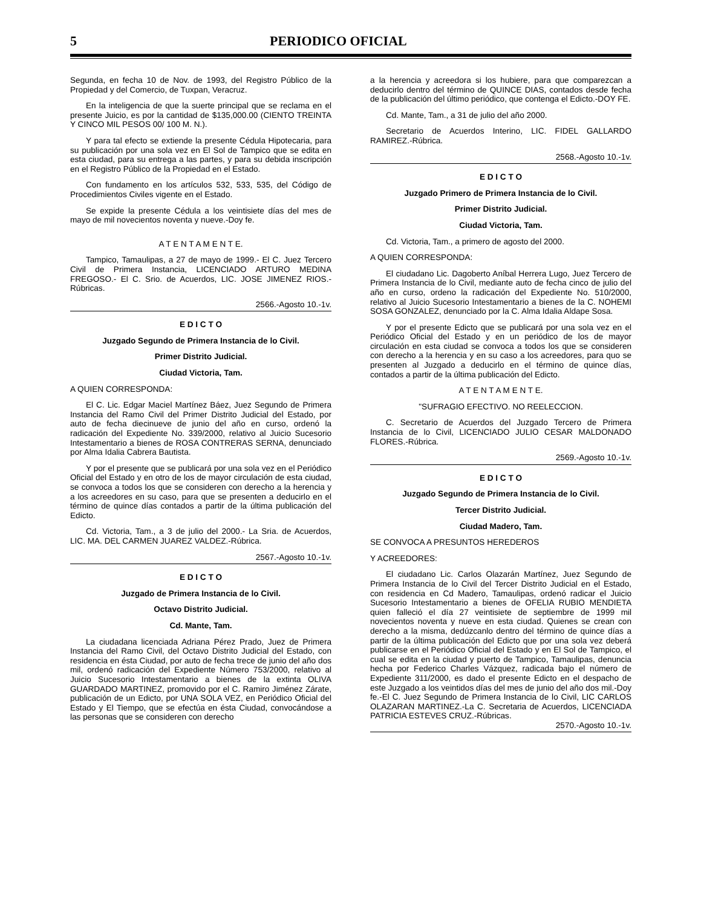5 PERIODICO OFICIAL
Segunda, en fecha 10 de Nov. de 1993, del Registro Público de la Propiedad y del Comercio, de Tuxpan, Veracruz.
En la inteligencia de que la suerte principal que se reclama en el presente Juicio, es por la cantidad de $135,000.00 (CIENTO TREINTA Y CINCO MIL PESOS 00/ 100 M. N.).
Y para tal efecto se extiende la presente Cédula Hipotecaria, para su publicación por una sola vez en El Sol de Tampico que se edita en esta ciudad, para su entrega a las partes, y para su debida inscripción en el Registro Público de la Propiedad en el Estado.
Con fundamento en los artículos 532, 533, 535, del Código de Procedimientos Civiles vigente en el Estado.
Se expide la presente Cédula a los veintisiete días del mes de mayo de mil novecientos noventa y nueve.-Doy fe.
A T E N T A M E N T E.
Tampico, Tamaulipas, a 27 de mayo de 1999.- El C. Juez Tercero Civil de Primera Instancia, LICENCIADO ARTURO MEDINA FREGOSO.- El C. Srio. de Acuerdos, LIC. JOSE JIMENEZ RIOS.-Rúbricas.
2566.-Agosto 10.-1v.
E D I C T O
Juzgado Segundo de Primera Instancia de lo Civil.
Primer Distrito Judicial.
Ciudad Victoria, Tam.
A QUIEN CORRESPONDA:
El C. Lic. Edgar Maciel Martínez Báez, Juez Segundo de Primera Instancia del Ramo Civil del Primer Distrito Judicial del Estado, por auto de fecha diecinueve de junio del año en curso, ordenó la radicación del Expediente No. 339/2000, relativo al Juicio Sucesorio Intestamentario a bienes de ROSA CONTRERAS SERNA, denunciado por Alma Idalia Cabrera Bautista.
Y por el presente que se publicará por una sola vez en el Periódico Oficial del Estado y en otro de los de mayor circulación de esta ciudad, se convoca a todos los que se consideren con derecho a la herencia y a los acreedores en su caso, para que se presenten a deducirlo en el término de quince días contados a partir de la última publicación del Edicto.
Cd. Victoria, Tam., a 3 de julio del 2000.- La Sria. de Acuerdos, LIC. MA. DEL CARMEN JUAREZ VALDEZ.-Rúbrica.
2567.-Agosto 10.-1v.
E D I C T O
Juzgado de Primera Instancia de lo Civil.
Octavo Distrito Judicial.
Cd. Mante, Tam.
La ciudadana licenciada Adriana Pérez Prado, Juez de Primera Instancia del Ramo Civil, del Octavo Distrito Judicial del Estado, con residencia en ésta Ciudad, por auto de fecha trece de junio del año dos mil, ordenó radicación del Expediente Número 753/2000, relativo al Juicio Sucesorio Intestamentario a bienes de la extinta OLIVA GUARDADO MARTINEZ, promovido por el C. Ramiro Jiménez Zárate, publicación de un Edicto, por UNA SOLA VEZ, en Periódico Oficial del Estado y El Tiempo, que se efectúa en ésta Ciudad, convocándose a las personas que se consideren con derecho
a la herencia y acreedora si los hubiere, para que comparezcan a deducirlo dentro del término de QUINCE DIAS, contados desde fecha de la publicación del último periódico, que contenga el Edicto.-DOY FE.
Cd. Mante, Tam., a 31 de julio del año 2000.
Secretario de Acuerdos Interino, LIC. FIDEL GALLARDO RAMIREZ.-Rúbrica.
2568.-Agosto 10.-1v.
E D I C T O
Juzgado Primero de Primera Instancia de lo Civil.
Primer Distrito Judicial.
Ciudad Victoria, Tam.
Cd. Victoria, Tam., a primero de agosto del 2000.
A QUIEN CORRESPONDA:
El ciudadano Lic. Dagoberto Aníbal Herrera Lugo, Juez Tercero de Primera Instancia de lo Civil, mediante auto de fecha cinco de julio del año en curso, ordeno la radicación del Expediente No. 510/2000, relativo al Juicio Sucesorio Intestamentario a bienes de la C. NOHEMI SOSA GONZALEZ, denunciado por la C. Alma Idalia Aldape Sosa.
Y por el presente Edicto que se publicará por una sola vez en el Periódico Oficial del Estado y en un periódico de los de mayor circulación en esta ciudad se convoca a todos los que se consideren con derecho a la herencia y en su caso a los acreedores, para quo se presenten al Juzgado a deducirlo en el término de quince días, contados a partir de la última publicación del Edicto.
A T E N T A M E N T E.
"SUFRAGIO EFECTIVO. NO REELECCION.
C. Secretario de Acuerdos del Juzgado Tercero de Primera Instancia de lo Civil, LICENCIADO JULIO CESAR MALDONADO FLORES.-Rúbrica.
2569.-Agosto 10.-1v.
E D I C T O
Juzgado Segundo de Primera Instancia de lo Civil.
Tercer Distrito Judicial.
Ciudad Madero, Tam.
SE CONVOCA A PRESUNTOS HEREDEROS
Y ACREEDORES:
El ciudadano Lic. Carlos Olazarán Martínez, Juez Segundo de Primera Instancia de lo Civil del Tercer Distrito Judicial en el Estado, con residencia en Cd Madero, Tamaulipas, ordenó radicar el Juicio Sucesorio Intestamentario a bienes de OFELIA RUBIO MENDIETA quien falleció el día 27 veintisiete de septiembre de 1999 mil novecientos noventa y nueve en esta ciudad. Quienes se crean con derecho a la misma, dedúzcanlo dentro del término de quince días a partir de la última publicación del Edicto que por una sola vez deberá publicarse en el Periódico Oficial del Estado y en El Sol de Tampico, el cual se edita en la ciudad y puerto de Tampico, Tamaulipas, denuncia hecha por Federico Charles Vázquez, radicada bajo el número de Expediente 311/2000, es dado el presente Edicto en el despacho de este Juzgado a los veintidos días del mes de junio del año dos mil.-Doy fe.-El C. Juez Segundo de Primera Instancia de lo Civil, LIC CARLOS OLAZARAN MARTINEZ.-La C. Secretaria de Acuerdos, LICENCIADA PATRICIA ESTEVES CRUZ.-Rúbricas.
2570.-Agosto 10.-1v.